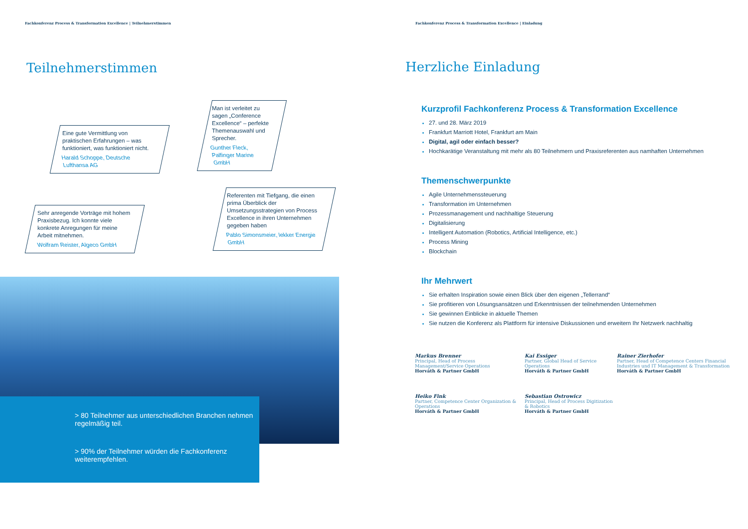Fachkonferenz Process & Transformation Excellence | Teilnehmerstimmen
Teilnehmerstimmen
Eine gute Vermittlung von praktischen Erfahrungen – was funktioniert, was funktioniert nicht.
Harald Schoppe, Deutsche Lufthansa AG
Man ist verleitet zu sagen „Conference Excellence“ – perfekte Themenauswahl und Sprecher.
Gunther Fleck, Palfinger Marine GmbH
Sehr anregende Vorträge mit hohem Praxisbezug. Ich konnte viele konkrete Anregungen für meine Arbeit mitnehmen.
Wolfram Reister, Algeco GmbH
Referenten mit Tiefgang, die einen prima Überblick der Umsetzungsstrategien von Process Excellence in ihren Unternehmen gegeben haben
Pablo Simonsmeier, lekker Energie GmbH
> 80 Teilnehmer aus unterschiedlichen Branchen nehmen regelmäßig teil.
> 90% der Teilnehmer würden die Fachkonferenz weiterempfehlen.
Fachkonferenz Process & Transformation Excellence | Einladung
Herzliche Einladung
Kurzprofil Fachkonferenz Process & Transformation Excellence
27. und 28. März 2019
Frankfurt Marriott Hotel, Frankfurt am Main
Digital, agil oder einfach besser?
Hochkarätige Veranstaltung mit mehr als 80 Teilnehmern und Praxisreferenten aus namhaften Unternehmen
Themenschwerpunkte
Agile Unternehmenssteuerung
Transformation im Unternehmen
Prozessmanagement und nachhaltige Steuerung
Digitalisierung
Intelligent Automation (Robotics, Artificial Intelligence, etc.)
Process Mining
Blockchain
Ihr Mehrwert
Sie erhalten Inspiration sowie einen Blick über den eigenen „Tellerrand“
Sie profitieren von Lösungsansätzen und Erkenntnissen der teilnehmenden Unternehmen
Sie gewinnen Einblicke in aktuelle Themen
Sie nutzen die Konferenz als Plattform für intensive Diskussionen und erweitern Ihr Netzwerk nachhaltig
Markus Brenner
Principal, Head of Process Management/Service Operations
Horváth & Partner GmbH
Kai Essiger
Partner, Global Head of Service Operations
Horváth & Partner GmbH
Rainer Zierhofer
Partner, Head of Competence Centers Financial Industries und IT Management & Transformation
Horváth & Partner GmbH
Heiko Fink
Partner, Competence Center Organization & Operations
Horváth & Partner GmbH
Sebastian Ostrowicz
Principal, Head of Process Digitization & Robotics
Horváth & Partner GmbH